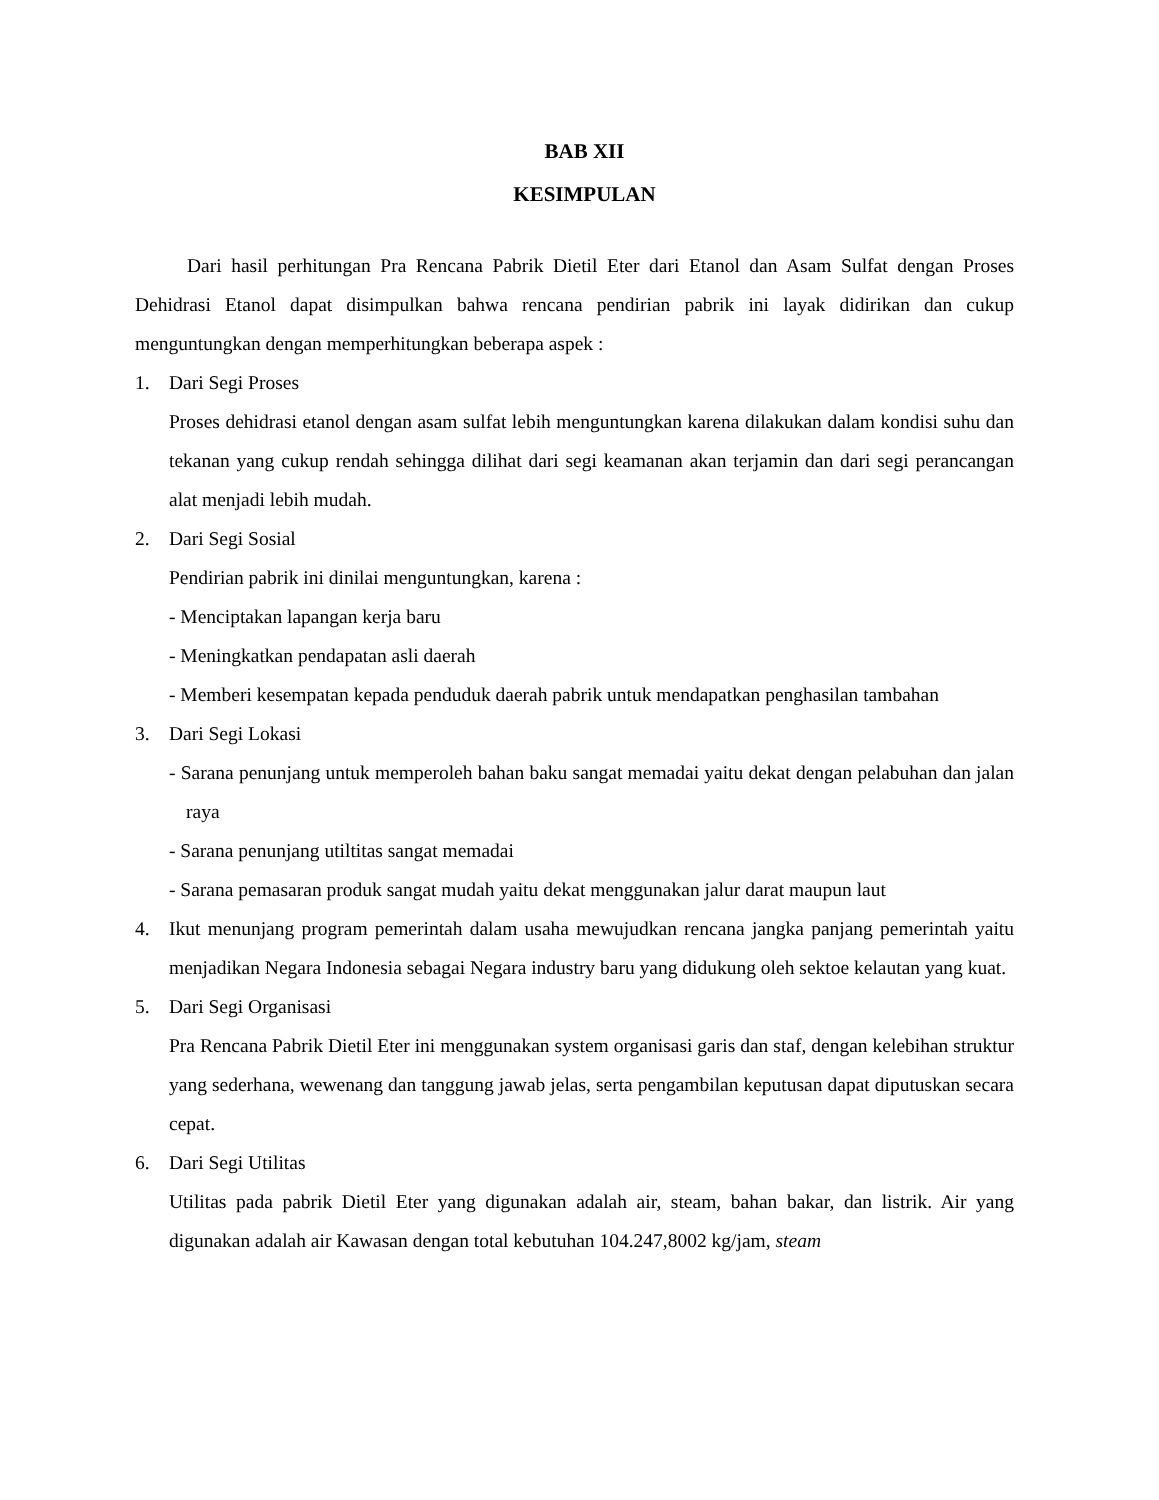BAB XII
KESIMPULAN
Dari hasil perhitungan Pra Rencana Pabrik Dietil Eter dari Etanol dan Asam Sulfat dengan Proses Dehidrasi Etanol dapat disimpulkan bahwa rencana pendirian pabrik ini layak didirikan dan cukup menguntungkan dengan memperhitungkan beberapa aspek :
1. Dari Segi Proses
Proses dehidrasi etanol dengan asam sulfat lebih menguntungkan karena dilakukan dalam kondisi suhu dan tekanan yang cukup rendah sehingga dilihat dari segi keamanan akan terjamin dan dari segi perancangan alat menjadi lebih mudah.
2. Dari Segi Sosial
Pendirian pabrik ini dinilai menguntungkan, karena :
- Menciptakan lapangan kerja baru
- Meningkatkan pendapatan asli daerah
- Memberi kesempatan kepada penduduk daerah pabrik untuk mendapatkan penghasilan tambahan
3. Dari Segi Lokasi
- Sarana penunjang untuk memperoleh bahan baku sangat memadai yaitu dekat dengan pelabuhan dan jalan raya
- Sarana penunjang utiltitas sangat memadai
- Sarana pemasaran produk sangat mudah yaitu dekat menggunakan jalur darat maupun laut
4. Ikut menunjang program pemerintah dalam usaha mewujudkan rencana jangka panjang pemerintah yaitu menjadikan Negara Indonesia sebagai Negara industry baru yang didukung oleh sektoe kelautan yang kuat.
5. Dari Segi Organisasi
Pra Rencana Pabrik Dietil Eter ini menggunakan system organisasi garis dan staf, dengan kelebihan struktur yang sederhana, wewenang dan tanggung jawab jelas, serta pengambilan keputusan dapat diputuskan secara cepat.
6. Dari Segi Utilitas
Utilitas pada pabrik Dietil Eter yang digunakan adalah air, steam, bahan bakar, dan listrik. Air yang digunakan adalah air Kawasan dengan total kebutuhan 104.247,8002 kg/jam, steam